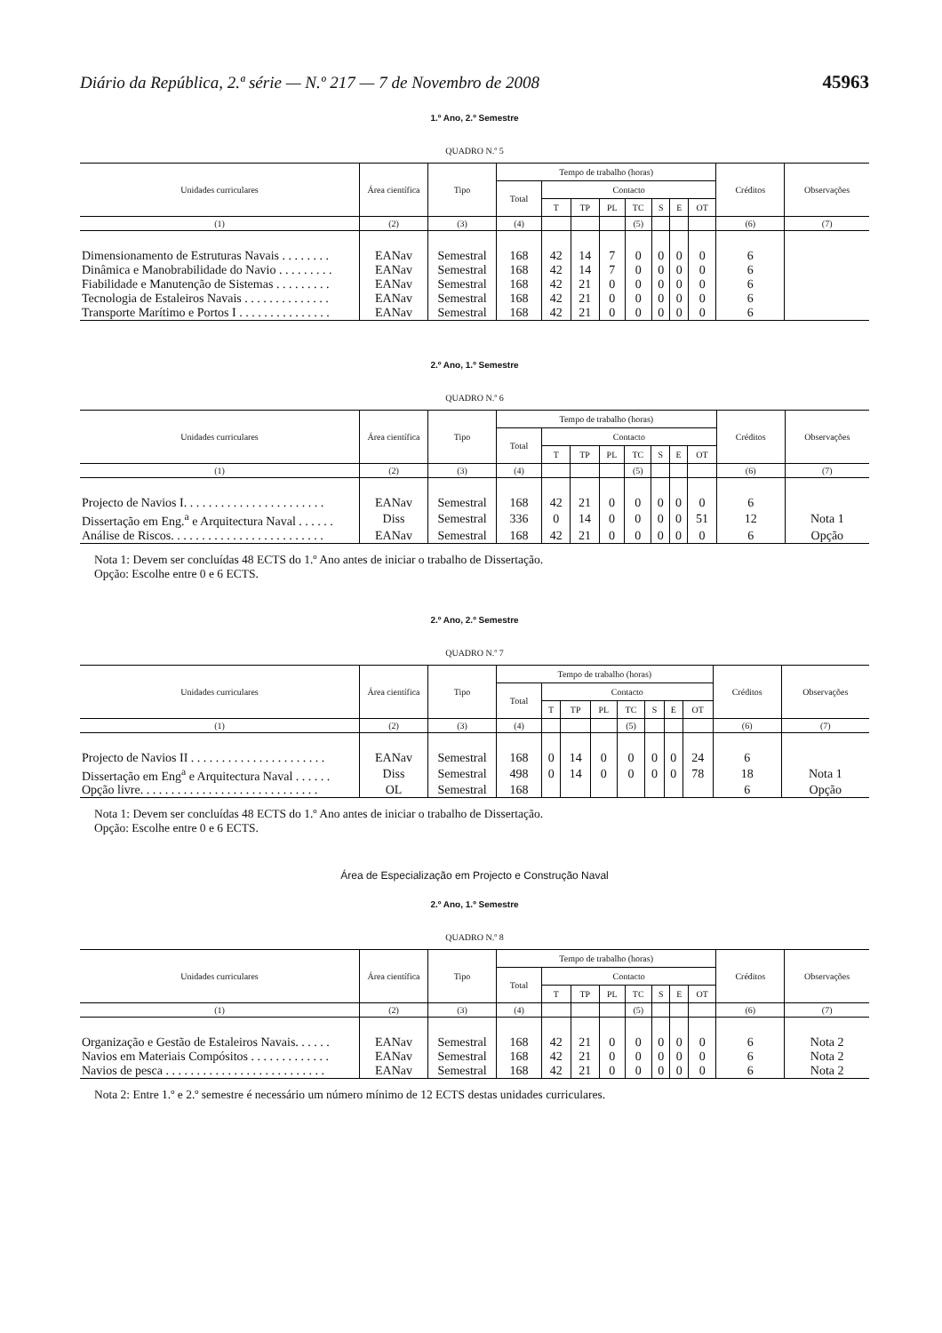Diário da República, 2.ª série — N.º 217 — 7 de Novembro de 2008 45963
1.º Ano, 2.º Semestre
QUADRO N.º 5
| Unidades curriculares | Área científica | Tipo | Tempo de trabalho (horas) | | | | | | | | Créditos | Observações |
| --- | --- | --- | --- | --- | --- | --- | --- | --- | --- | --- | --- | --- |
| | | | Total | Contacto | | | | | | | | |
| | | | | T | TP | PL | TC | S | E | OT | | |
| (1) | (2) | (3) | (4) | | | | (5) | | | | (6) | (7) |
| Dimensionamento de Estruturas Navais . . . . . . . . | EANav | Semestral | 168 | 42 | 14 | 7 | 0 | 0 | 0 | 0 | 6 | |
| Dinâmica e Manobrabilidade do Navio . . . . . . . . . | EANav | Semestral | 168 | 42 | 14 | 7 | 0 | 0 | 0 | 0 | 6 | |
| Fiabilidade e Manutenção de Sistemas . . . . . . . . . | EANav | Semestral | 168 | 42 | 21 | 0 | 0 | 0 | 0 | 0 | 6 | |
| Tecnologia de Estaleiros Navais . . . . . . . . . . . . . . | EANav | Semestral | 168 | 42 | 21 | 0 | 0 | 0 | 0 | 0 | 6 | |
| Transporte Marítimo e Portos I . . . . . . . . . . . . . . . | EANav | Semestral | 168 | 42 | 21 | 0 | 0 | 0 | 0 | 0 | 6 | |
2.º Ano, 1.º Semestre
QUADRO N.º 6
| Unidades curriculares | Área científica | Tipo | Tempo de trabalho (horas) | | | | | | | | Créditos | Observações |
| --- | --- | --- | --- | --- | --- | --- | --- | --- | --- | --- | --- | --- |
| | | | Total | Contacto | | | | | | | | |
| | | | | T | TP | PL | TC | S | E | OT | | |
| (1) | (2) | (3) | (4) | | | | (5) | | | | (6) | (7) |
| Projecto de Navios I. . . . . . . . . . . . . . . . . . . . . . . | EANav | Semestral | 168 | 42 | 21 | 0 | 0 | 0 | 0 | 0 | 6 | |
| Dissertação em Eng.<sup>a</sup> e Arquitectura Naval . . . . . . | Diss | Semestral | 336 | 0 | 14 | 0 | 0 | 0 | 0 | 51 | 12 | Nota 1 |
| Análise de Riscos. . . . . . . . . . . . . . . . . . . . . . . . . | EANav | Semestral | 168 | 42 | 21 | 0 | 0 | 0 | 0 | 0 | 6 | Opção |
Nota 1: Devem ser concluídas 48 ECTS do 1.º Ano antes de iniciar o trabalho de Dissertação.
Opção: Escolhe entre 0 e 6 ECTS.
2.º Ano, 2.º Semestre
QUADRO N.º 7
| Unidades curriculares | Área científica | Tipo | Tempo de trabalho (horas) | | | | | | | | Créditos | Observações |
| --- | --- | --- | --- | --- | --- | --- | --- | --- | --- | --- | --- | --- |
| | | | Total | Contacto | | | | | | | | |
| | | | | T | TP | PL | TC | S | E | OT | | |
| (1) | (2) | (3) | (4) | | | | (5) | | | | (6) | (7) |
| Projecto de Navios II . . . . . . . . . . . . . . . . . . . . . . | EANav | Semestral | 168 | 0 | 14 | 0 | 0 | 0 | 0 | 24 | 6 | |
| Dissertação em Eng<sup>a</sup> e Arquitectura Naval . . . . . . | Diss | Semestral | 498 | 0 | 14 | 0 | 0 | 0 | 0 | 78 | 18 | Nota 1 |
| Opção livre. . . . . . . . . . . . . . . . . . . . . . . . . . . . . | OL | Semestral | 168 | | | | | | | | 6 | Opção |
Nota 1: Devem ser concluídas 48 ECTS do 1.º Ano antes de iniciar o trabalho de Dissertação.
Opção: Escolhe entre 0 e 6 ECTS.
Área de Especialização em Projecto e Construção Naval
2.º Ano, 1.º Semestre
QUADRO N.º 8
| Unidades curriculares | Área científica | Tipo | Tempo de trabalho (horas) | | | | | | | | Créditos | Observações |
| --- | --- | --- | --- | --- | --- | --- | --- | --- | --- | --- | --- | --- |
| | | | Total | Contacto | | | | | | | | |
| | | | | T | TP | PL | TC | S | E | OT | | |
| (1) | (2) | (3) | (4) | | | | (5) | | | | (6) | (7) |
| Organização e Gestão de Estaleiros Navais. . . . . . | EANav | Semestral | 168 | 42 | 21 | 0 | 0 | 0 | 0 | 0 | 6 | Nota 2 |
| Navios em Materiais Compósitos . . . . . . . . . . . . . | EANav | Semestral | 168 | 42 | 21 | 0 | 0 | 0 | 0 | 0 | 6 | Nota 2 |
| Navios de pesca . . . . . . . . . . . . . . . . . . . . . . . . . . | EANav | Semestral | 168 | 42 | 21 | 0 | 0 | 0 | 0 | 0 | 6 | Nota 2 |
Nota 2: Entre 1.º e 2.º semestre é necessário um número mínimo de 12 ECTS destas unidades curriculares.